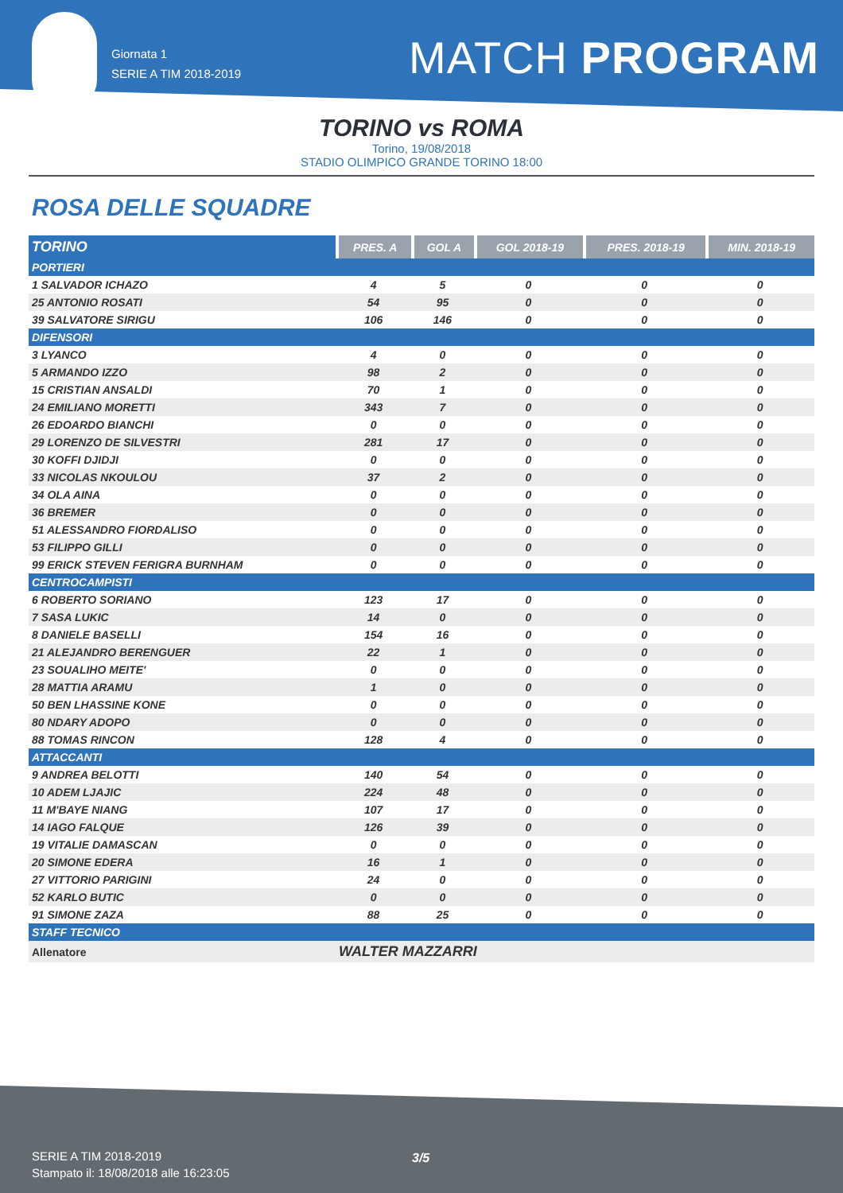Giornata 1
SERIE A TIM 2018-2019
MATCH PROGRAM
TORINO vs ROMA
Torino, 19/08/2018
STADIO OLIMPICO GRANDE TORINO 18:00
ROSA DELLE SQUADRE
| TORINO | PRES. A | GOL A | GOL 2018-19 | PRES. 2018-19 | MIN. 2018-19 |
| --- | --- | --- | --- | --- | --- |
| PORTIERI | | | | | |
| 1 SALVADOR ICHAZO | 4 | 5 | 0 | 0 | 0 |
| 25 ANTONIO ROSATI | 54 | 95 | 0 | 0 | 0 |
| 39 SALVATORE SIRIGU | 106 | 146 | 0 | 0 | 0 |
| DIFENSORI | | | | | |
| 3 LYANCO | 4 | 0 | 0 | 0 | 0 |
| 5 ARMANDO IZZO | 98 | 2 | 0 | 0 | 0 |
| 15 CRISTIAN ANSALDI | 70 | 1 | 0 | 0 | 0 |
| 24 EMILIANO MORETTI | 343 | 7 | 0 | 0 | 0 |
| 26 EDOARDO BIANCHI | 0 | 0 | 0 | 0 | 0 |
| 29 LORENZO DE SILVESTRI | 281 | 17 | 0 | 0 | 0 |
| 30 KOFFI DJIDJI | 0 | 0 | 0 | 0 | 0 |
| 33 NICOLAS NKOULOU | 37 | 2 | 0 | 0 | 0 |
| 34 OLA AINA | 0 | 0 | 0 | 0 | 0 |
| 36 BREMER | 0 | 0 | 0 | 0 | 0 |
| 51 ALESSANDRO FIORDALISO | 0 | 0 | 0 | 0 | 0 |
| 53 FILIPPO GILLI | 0 | 0 | 0 | 0 | 0 |
| 99 ERICK STEVEN FERIGRA BURNHAM | 0 | 0 | 0 | 0 | 0 |
| CENTROCAMPISTI | | | | | |
| 6 ROBERTO SORIANO | 123 | 17 | 0 | 0 | 0 |
| 7 SASA LUKIC | 14 | 0 | 0 | 0 | 0 |
| 8 DANIELE BASELLI | 154 | 16 | 0 | 0 | 0 |
| 21 ALEJANDRO BERENGUER | 22 | 1 | 0 | 0 | 0 |
| 23 SOUALIHO MEITE' | 0 | 0 | 0 | 0 | 0 |
| 28 MATTIA ARAMU | 1 | 0 | 0 | 0 | 0 |
| 50 BEN LHASSINE KONE | 0 | 0 | 0 | 0 | 0 |
| 80 NDARY ADOPO | 0 | 0 | 0 | 0 | 0 |
| 88 TOMAS RINCON | 128 | 4 | 0 | 0 | 0 |
| ATTACCANTI | | | | | |
| 9 ANDREA BELOTTI | 140 | 54 | 0 | 0 | 0 |
| 10 ADEM LJAJIC | 224 | 48 | 0 | 0 | 0 |
| 11 M'BAYE NIANG | 107 | 17 | 0 | 0 | 0 |
| 14 IAGO FALQUE | 126 | 39 | 0 | 0 | 0 |
| 19 VITALIE DAMASCAN | 0 | 0 | 0 | 0 | 0 |
| 20 SIMONE EDERA | 16 | 1 | 0 | 0 | 0 |
| 27 VITTORIO PARIGINI | 24 | 0 | 0 | 0 | 0 |
| 52 KARLO BUTIC | 0 | 0 | 0 | 0 | 0 |
| 91 SIMONE ZAZA | 88 | 25 | 0 | 0 | 0 |
| STAFF TECNICO | | | | | |
| Allenatore | WALTER MAZZARRI | | | | |
3/5
SERIE A TIM 2018-2019
Stampato il: 18/08/2018 alle 16:23:05